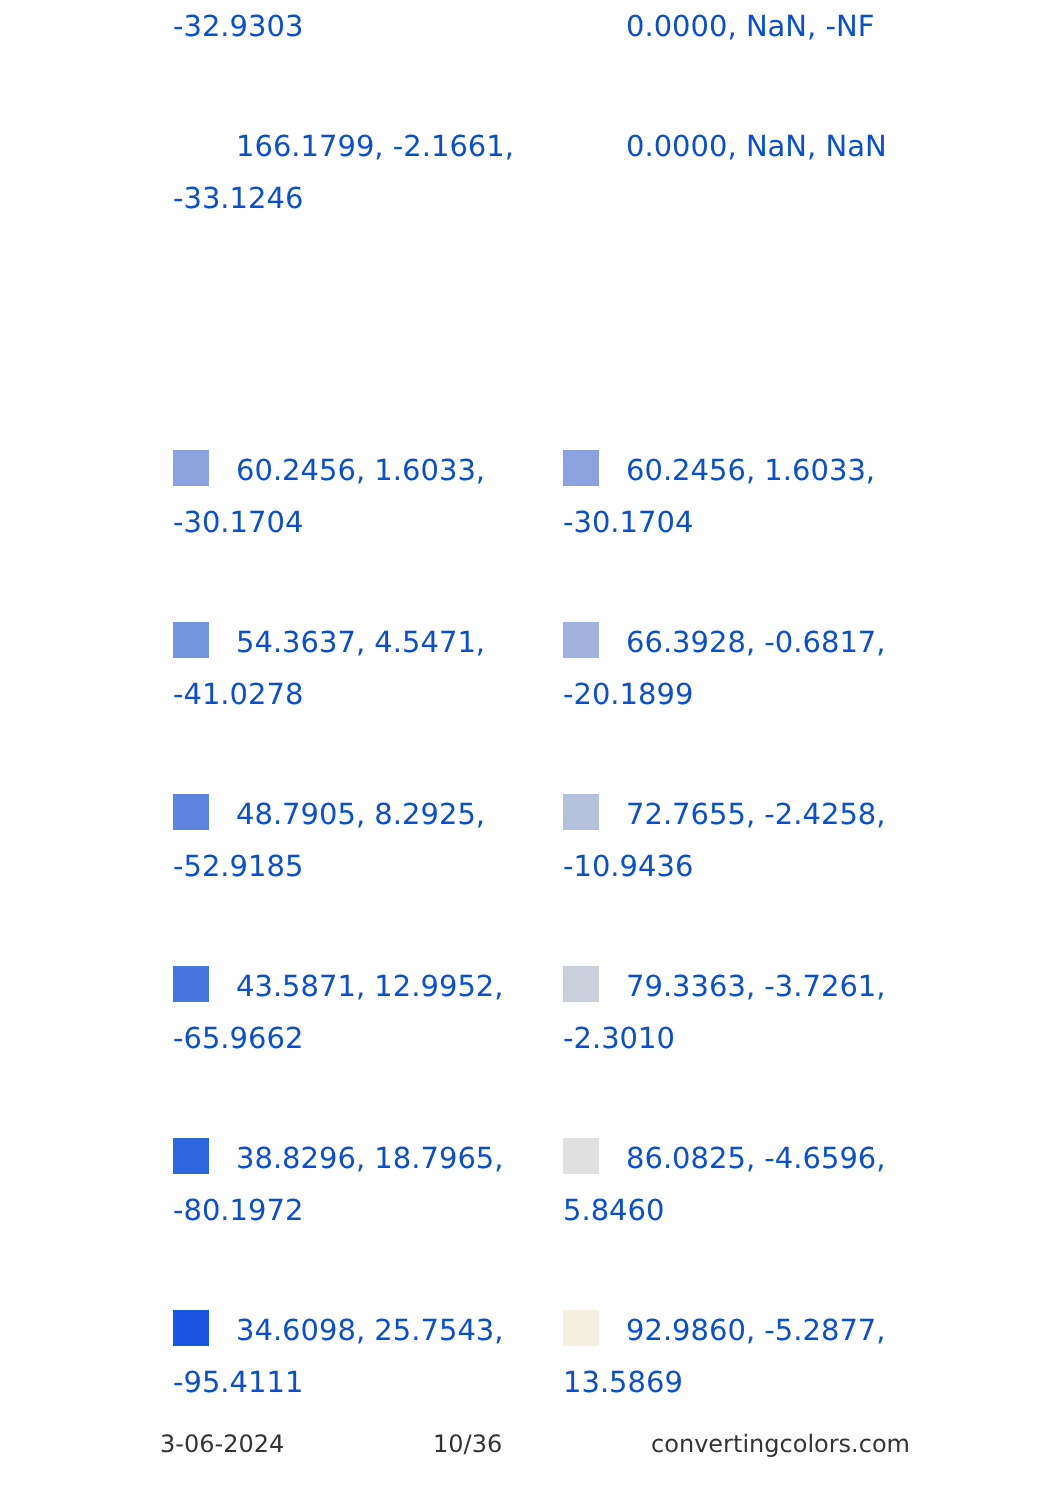-32.9303 0.0000, NaN, -NF
166.1799, -2.1661, -33.1246
0.0000, NaN, NaN
60.2456, 1.6033, -30.1704
60.2456, 1.6033, -30.1704
54.3637, 4.5471, -41.0278
66.3928, -0.6817, -20.1899
48.7905, 8.2925, -52.9185
72.7655, -2.4258, -10.9436
43.5871, 12.9952, -65.9662
79.3363, -3.7261, -2.3010
38.8296, 18.7965, -80.1972
86.0825, -4.6596, 5.8460
34.6098, 25.7543, -95.4111
92.9860, -5.2877, 13.5869
3-06-2024 10/36 convertingcolors.com